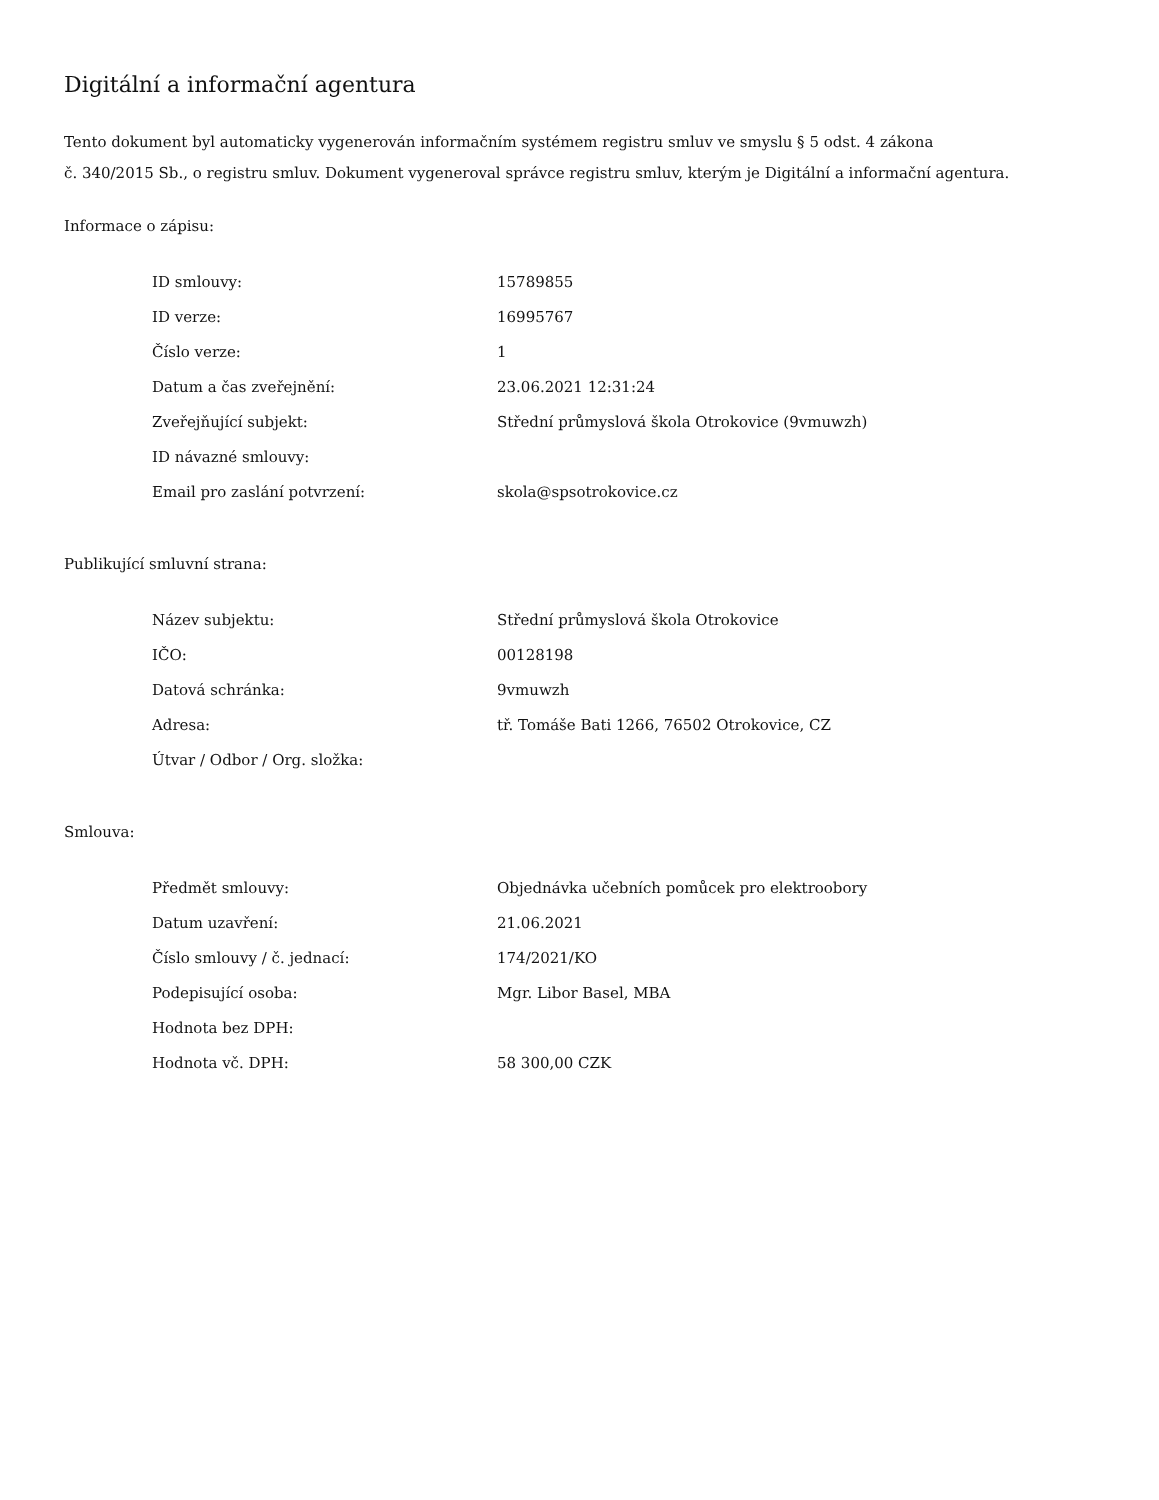Digitální a informační agentura
Tento dokument byl automaticky vygenerován informačním systémem registru smluv ve smyslu § 5 odst. 4 zákona
č. 340/2015 Sb., o registru smluv. Dokument vygeneroval správce registru smluv, kterým je Digitální a informační agentura.
Informace o zápisu:
| ID smlouvy: | 15789855 |
| ID verze: | 16995767 |
| Číslo verze: | 1 |
| Datum a čas zveřejnění: | 23.06.2021 12:31:24 |
| Zveřejňující subjekt: | Střední průmyslová škola Otrokovice (9vmuwzh) |
| ID návazné smlouvy: | |
| Email pro zaslání potvrzení: | skola@spsotrokovice.cz |
Publikující smluvní strana:
| Název subjektu: | Střední průmyslová škola Otrokovice |
| IČO: | 00128198 |
| Datová schránka: | 9vmuwzh |
| Adresa: | tř. Tomáše Bati 1266, 76502 Otrokovice, CZ |
| Útvar / Odbor / Org. složka: | |
Smlouva:
| Předmět smlouvy: | Objednávka učebních pomůcek pro elektroobory |
| Datum uzavření: | 21.06.2021 |
| Číslo smlouvy / č. jednací: | 174/2021/KO |
| Podepisující osoba: | Mgr. Libor Basel, MBA |
| Hodnota bez DPH: | |
| Hodnota vč. DPH: | 58 300,00 CZK |